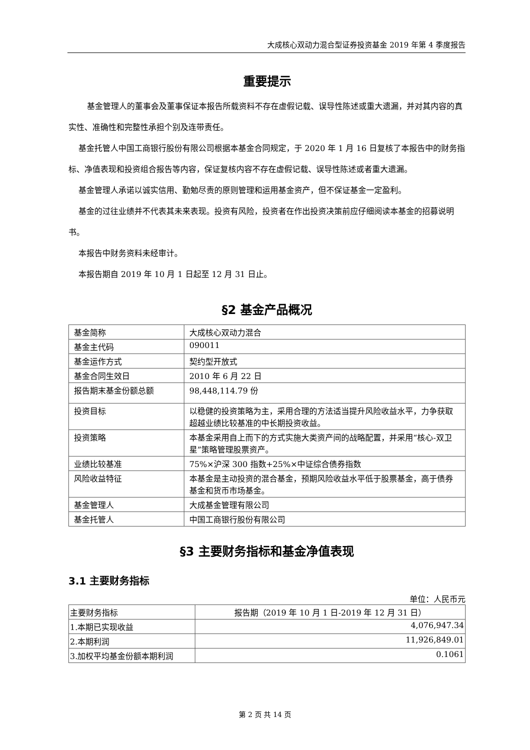大成核心双动力混合型证券投资基金 2019 年第 4 季度报告
重要提示
基金管理人的董事会及董事保证本报告所载资料不存在虚假记载、误导性陈述或重大遗漏，并对其内容的真实性、准确性和完整性承担个别及连带责任。
基金托管人中国工商银行股份有限公司根据本基金合同规定，于 2020 年 1 月 16 日复核了本报告中的财务指标、净值表现和投资组合报告等内容，保证复核内容不存在虚假记载、误导性陈述或者重大遗漏。
基金管理人承诺以诚实信用、勤勉尽责的原则管理和运用基金资产，但不保证基金一定盈利。
基金的过往业绩并不代表其未来表现。投资有风险，投资者在作出投资决策前应仔细阅读本基金的招募说明书。
本报告中财务资料未经审计。
本报告期自 2019 年 10 月 1 日起至 12 月 31 日止。
§2 基金产品概况
| 基金简称 | 大成核心双动力混合 |
| 基金主代码 | 090011 |
| 基金运作方式 | 契约型开放式 |
| 基金合同生效日 | 2010 年 6 月 22 日 |
| 报告期末基金份额总额 | 98,448,114.79 份 |
| 投资目标 | 以稳健的投资策略为主，采用合理的方法适当提升风险收益水平，力争获取超越业绩比较基准的中长期投资收益。 |
| 投资策略 | 本基金采用自上而下的方式实施大类资产间的战略配置，并采用“核心-双卫星”策略管理股票资产。 |
| 业绩比较基准 | 75%×沪深 300 指数+25%×中证综合债券指数 |
| 风险收益特征 | 本基金是主动投资的混合基金，预期风险收益水平低于股票基金，高于债券基金和货币市场基金。 |
| 基金管理人 | 大成基金管理有限公司 |
| 基金托管人 | 中国工商银行股份有限公司 |
§3 主要财务指标和基金净值表现
3.1 主要财务指标
单位：人民币元
| 主要财务指标 | 报告期（2019 年 10 月 1 日-2019 年 12 月 31 日） |
| --- | --- |
| 1.本期已实现收益 | 4,076,947.34 |
| 2.本期利润 | 11,926,849.01 |
| 3.加权平均基金份额本期利润 | 0.1061 |
第 2 页 共 14 页